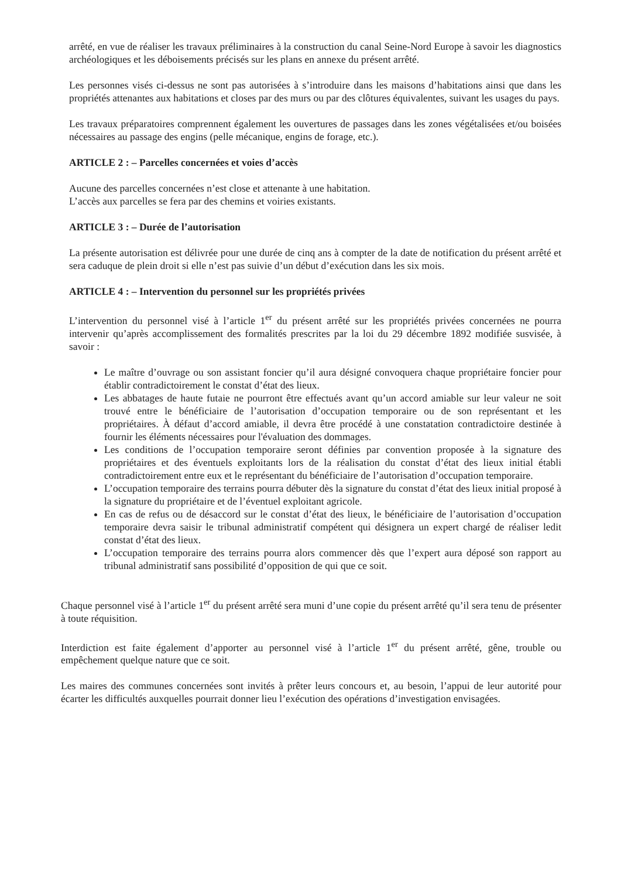arrêté, en vue de réaliser les travaux préliminaires à la construction du canal Seine-Nord Europe à savoir les diagnostics archéologiques et les déboisements précisés sur les plans en annexe du présent arrêté.
Les personnes visés ci-dessus ne sont pas autorisées à s’introduire dans les maisons d’habitations ainsi que dans les propriétés attenantes aux habitations et closes par des murs ou par des clôtures équivalentes, suivant les usages du pays.
Les travaux préparatoires comprennent également les ouvertures de passages dans les zones végétalisées et/ou boisées nécessaires au passage des engins (pelle mécanique, engins de forage, etc.).
ARTICLE 2 : – Parcelles concernées et voies d’accès
Aucune des parcelles concernées n’est close et attenante à une habitation.
L’accès aux parcelles se fera par des chemins et voiries existants.
ARTICLE 3 : – Durée de l’autorisation
La présente autorisation est délivrée pour une durée de cinq ans à compter de la date de notification du présent arrêté et sera caduque de plein droit si elle n’est pas suivie d’un début d’exécution dans les six mois.
ARTICLE 4 : – Intervention du personnel sur les propriétés privées
L’intervention du personnel visé à l’article 1<sup>er</sup> du présent arrêté sur les propriétés privées concernées ne pourra intervenir qu’après accomplissement des formalités prescrites par la loi du 29 décembre 1892 modifiée susvisée, à savoir :
Le maître d’ouvrage ou son assistant foncier qu’il aura désigné convoquera chaque propriétaire foncier pour établir contradictoirement le constat d’état des lieux.
Les abbatages de haute futaie ne pourront être effectués avant qu’un accord amiable sur leur valeur ne soit trouvé entre le bénéficiaire de l’autorisation d’occupation temporaire ou de son représentant et les propriétaires. À défaut d’accord amiable, il devra être procédé à une constatation contradictoire destinée à fournir les éléments nécessaires pour l'évaluation des dommages.
Les conditions de l’occupation temporaire seront définies par convention proposée à la signature des propriétaires et des éventuels exploitants lors de la réalisation du constat d’état des lieux initial établi contradictoirement entre eux et le représentant du bénéficiaire de l’autorisation d’occupation temporaire.
L’occupation temporaire des terrains pourra débuter dès la signature du constat d’état des lieux initial proposé à la signature du propriétaire et de l’éventuel exploitant agricole.
En cas de refus ou de désaccord sur le constat d’état des lieux, le bénéficiaire de l’autorisation d’occupation temporaire devra saisir le tribunal administratif compétent qui désignera un expert chargé de réaliser ledit constat d’état des lieux.
L’occupation temporaire des terrains pourra alors commencer dès que l’expert aura déposé son rapport au tribunal administratif sans possibilité d’opposition de qui que ce soit.
Chaque personnel visé à l’article 1<sup>er</sup> du présent arrêté sera muni d’une copie du présent arrêté qu’il sera tenu de présenter à toute réquisition.
Interdiction est faite également d’apporter au personnel visé à l’article 1<sup>er</sup> du présent arrêté, gêne, trouble ou empêchement quelque nature que ce soit.
Les maires des communes concernées sont invités à prêter leurs concours et, au besoin, l’appui de leur autorité pour écarter les difficultés auxquelles pourrait donner lieu l’exécution des opérations d’investigation envisagées.